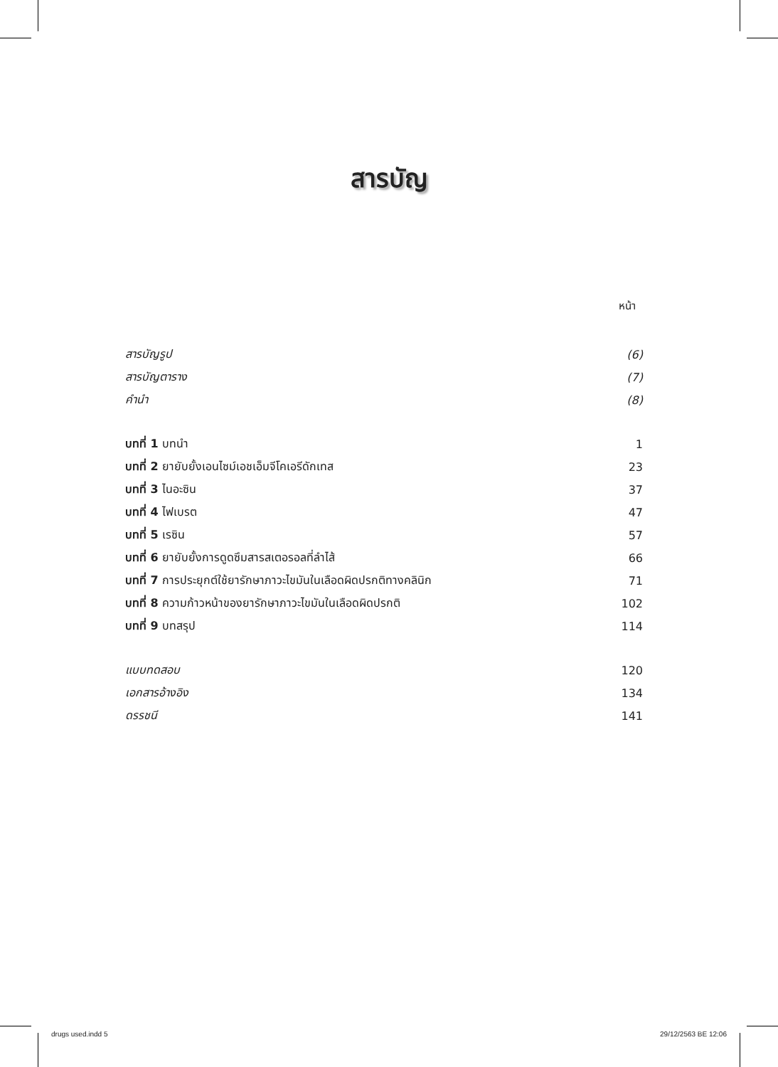สารบัญ
หน้า
| สารบัญรูป | (6) |
| สารบัญตาราง | (7) |
| คำนำ | (8) |
| บทที่ 1 บทนำ | 1 |
| บทที่ 2 ยายับยั้งเอนไซม์เอชเอ็มจีโคเอรีดักเทส | 23 |
| บทที่ 3 ไนอะซิน | 37 |
| บทที่ 4 ไฟเบรต | 47 |
| บทที่ 5 เรซิน | 57 |
| บทที่ 6 ยายับยั้งการดูดซึมสารสเตอรอลที่ลำไส้ | 66 |
| บทที่ 7 การประยุกต์ใช้ยารักษาภาวะไขมันในเลือดผิดปรกติทางคลินิก | 71 |
| บทที่ 8 ความก้าวหน้าของยารักษาภาวะไขมันในเลือดผิดปรกติ | 102 |
| บทที่ 9 บทสรุป | 114 |
| แบบทดสอบ | 120 |
| เอกสารอ้างอิง | 134 |
| ดรรชนี | 141 |
drugs used.indd 5 29/12/2563 BE 12:06